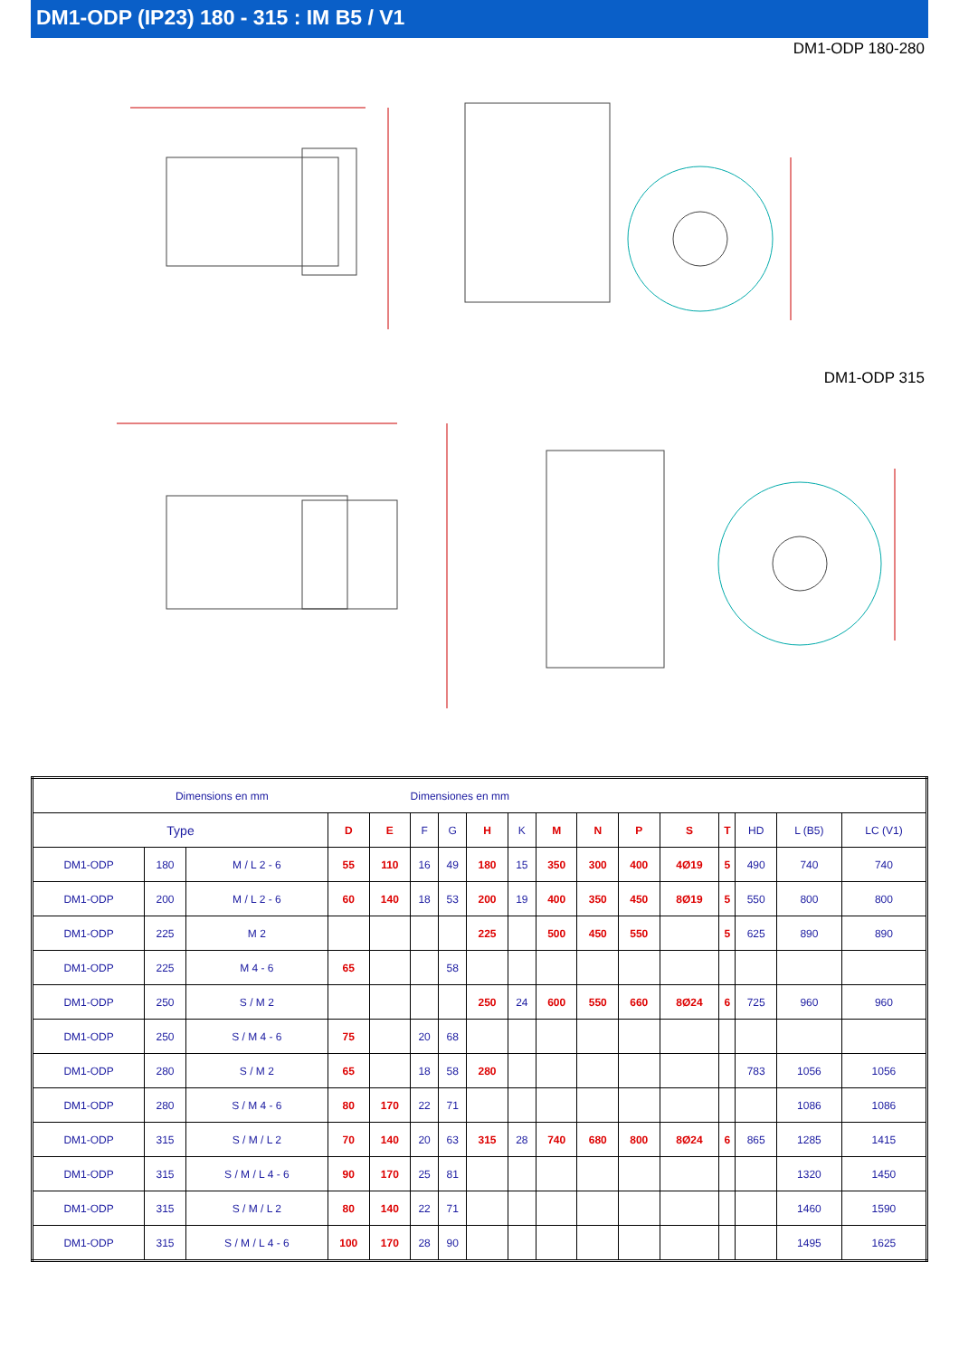DM1-ODP (IP23) 180 - 315 : IM B5 / V1
DM1-ODP 180-280
DM1-ODP 315
| Dimensions en mm | | | | | Dimensiones en mm | | | | | | | | | | | |
| Type | | | D | E | F | G | H | K | M | N | P | S | T | HD | L (B5) | LC (V1) |
| DM1-ODP | 180 | M / L 2 - 6 | 55 | 110 | 16 | 49 | 180 | 15 | 350 | 300 | 400 | 4Ø19 | 5 | 490 | 740 | 740 |
| DM1-ODP | 200 | M / L 2 - 6 | 60 | 140 | 18 | 53 | 200 | 19 | 400 | 350 | 450 | 8Ø19 | 5 | 550 | 800 | 800 |
| DM1-ODP | 225 | M 2 | | | | | 225 | | 500 | 450 | 550 | | 5 | 625 | 890 | 890 |
| DM1-ODP | 225 | M 4 - 6 | 65 | | | 58 | | | | | | | | | | |
| DM1-ODP | 250 | S / M 2 | | | | | 250 | 24 | 600 | 550 | 660 | 8Ø24 | 6 | 725 | 960 | 960 |
| DM1-ODP | 250 | S / M 4 - 6 | 75 | | 20 | 68 | | | | | | | | | | |
| DM1-ODP | 280 | S / M 2 | 65 | | 18 | 58 | 280 | | | | | | | 783 | 1056 | 1056 |
| DM1-ODP | 280 | S / M 4 - 6 | 80 | 170 | 22 | 71 | | | | | | | | | 1086 | 1086 |
| DM1-ODP | 315 | S / M / L 2 | 70 | 140 | 20 | 63 | 315 | 28 | 740 | 680 | 800 | 8Ø24 | 6 | 865 | 1285 | 1415 |
| DM1-ODP | 315 | S / M / L 4 - 6 | 90 | 170 | 25 | 81 | | | | | | | | | 1320 | 1450 |
| DM1-ODP | 315 | S / M / L 2 | 80 | 140 | 22 | 71 | | | | | | | | | 1460 | 1590 |
| DM1-ODP | 315 | S / M / L 4 - 6 | 100 | 170 | 28 | 90 | | | | | | | | | 1495 | 1625 |